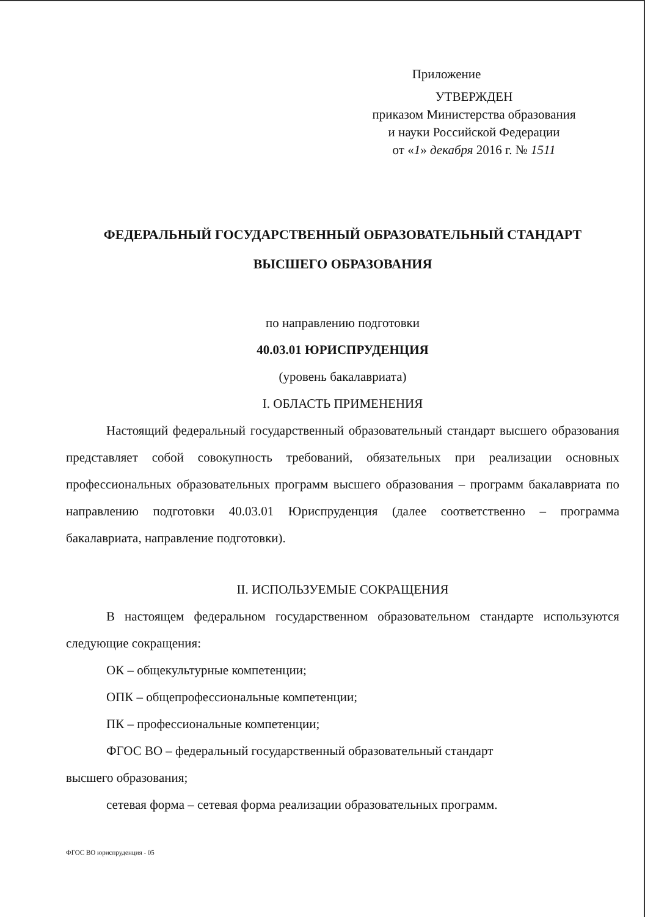Приложение
УТВЕРЖДЕН
приказом Министерства образования
и науки Российской Федерации
от «1» декабря 2016 г. № 1511
ФЕДЕРАЛЬНЫЙ ГОСУДАРСТВЕННЫЙ ОБРАЗОВАТЕЛЬНЫЙ СТАНДАРТ
ВЫСШЕГО ОБРАЗОВАНИЯ
по направлению подготовки
40.03.01 ЮРИСПРУДЕНЦИЯ
(уровень бакалавриата)
I. ОБЛАСТЬ ПРИМЕНЕНИЯ
Настоящий федеральный государственный образовательный стандарт высшего образования представляет собой совокупность требований, обязательных при реализации основных профессиональных образовательных программ высшего образования – программ бакалавриата по направлению подготовки 40.03.01 Юриспруденция (далее соответственно – программа бакалавриата, направление подготовки).
II. ИСПОЛЬЗУЕМЫЕ СОКРАЩЕНИЯ
В настоящем федеральном государственном образовательном стандарте используются следующие сокращения:
ОК – общекультурные компетенции;
ОПК – общепрофессиональные компетенции;
ПК – профессиональные компетенции;
ФГОС ВО – федеральный государственный образовательный стандарт
высшего образования;
сетевая форма – сетевая форма реализации образовательных программ.
ФГОС ВО юриспруденция - 05